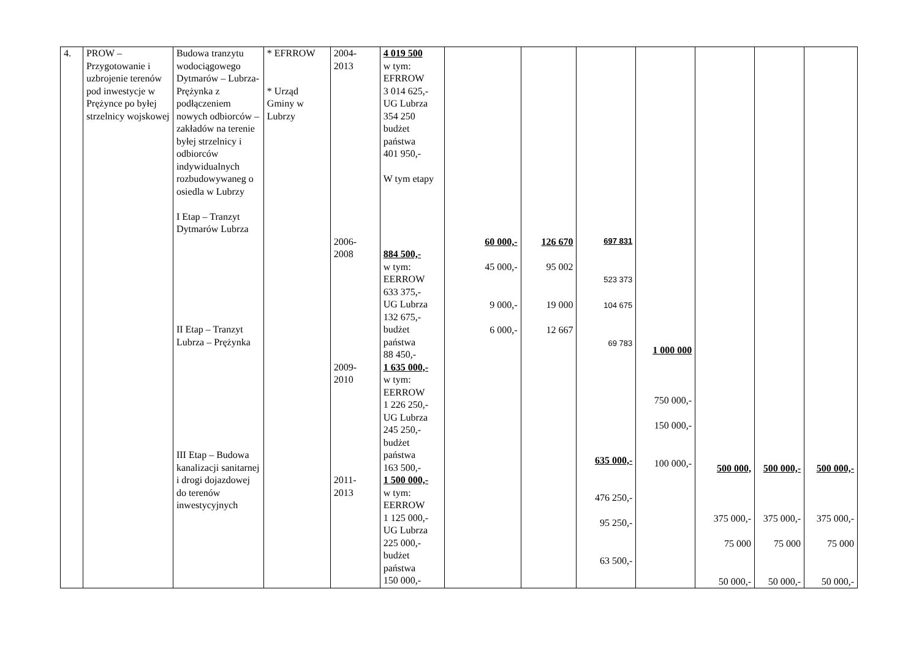| 4. | PROW – Przygotowanie i uzbrojenie terenów pod inwestycje w Prężynce po byłej strzelnicy wojskowej | Budowa tranzytu wodociągowego Dytmarów – Lubrza-Prężynka z podłączeniem nowych odbiorców – zakładów na terenie byłej strzelnicy i odbiorców indywidualnych rozbudowywaneg o osiedla w Lubrzy I Etap – Tranzyt Dytmarów Lubrza II Etap – Tranzyt Lubrza – Prężynka III Etap – Budowa kanalizacji sanitarnej i drogi dojazdowej do terenów inwestycyjnych | * EFRROW * Urząd Gminy w Lubrzy | 2004- 2013 2006- 2008 2009- 2010 2011- 2013 | 4 019 500 w tym: EFRROW 3 014 625,- UG Lubrza 354 250 budżet państwa 401 950,- W tym etapy 884 500,- w tym: EERROW 633 375,- UG Lubrza 132 675,- budżet państwa 88 450,- 1 635 000,- w tym: EERROW 1 226 250,- UG Lubrza 245 250,- budżet państwa 163 500,- 1 500 000,- w tym: EERROW 1 125 000,- UG Lubrza 225 000,- budżet państwa 150 000,- | 60 000,- 45 000,- 9 000,- 6 000,- | 126 670 95 002 19 000 12 667 | 697 831 523 373 104 675 69 783 635 000,- 476 250,- 95 250,- 63 500,- | 1 000 000 750 000,- 150 000,- 100 000,- | 500 000, 375 000,- 75 000 50 000,- | 500 000,- 375 000,- 75 000 50 000,- | 500 000,- 375 000,- 75 000 50 000,- |